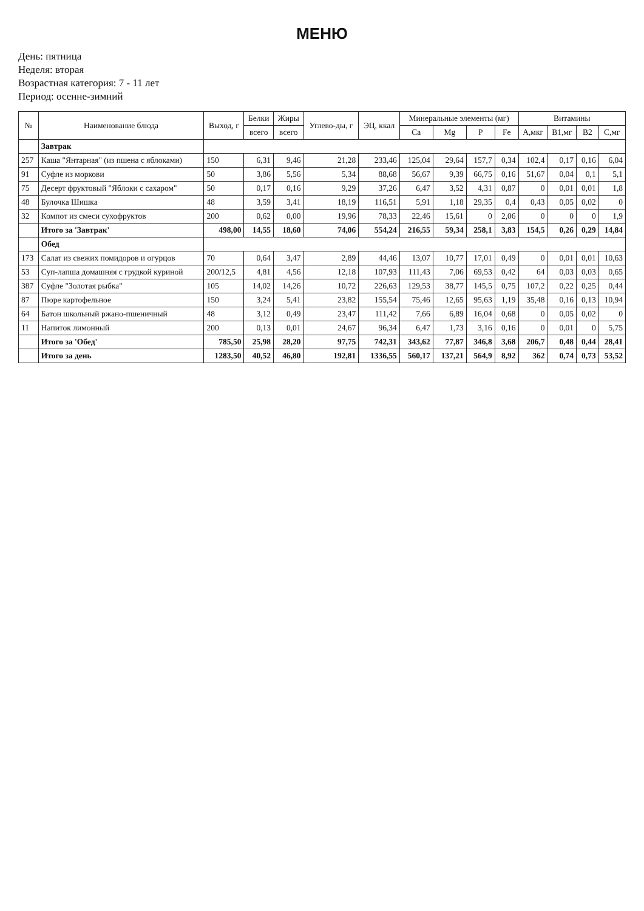МЕНЮ
День: пятница
Неделя: вторая
Возрастная категория: 7 - 11 лет
Период: осенне-зимний
| № | Наименование блюда | Выход, г | Белки | Жиры | Углево-ды, г | ЭЦ, ккал | Минеральные элементы (мг) | | | | Витамины | | | |
| --- | --- | --- | --- | --- | --- | --- | --- | --- | --- | --- | --- | --- | --- | --- |
| | | | всего | всего | | | Ca | Mg | P | Fe | A,мкг | B1,мг | B2 | C,мг |
| | Завтрак | | | | | | | | | | | | | |
| 257 | Каша "Янтарная" (из пшена с яблоками) | 150 | 6,31 | 9,46 | 21,28 | 233,46 | 125,04 | 29,64 | 157,7 | 0,34 | 102,4 | 0,17 | 0,16 | 6,04 |
| 91 | Суфле из моркови | 50 | 3,86 | 5,56 | 5,34 | 88,68 | 56,67 | 9,39 | 66,75 | 0,16 | 51,67 | 0,04 | 0,1 | 5,1 |
| 75 | Десерт фруктовый "Яблоки с сахаром" | 50 | 0,17 | 0,16 | 9,29 | 37,26 | 6,47 | 3,52 | 4,31 | 0,87 | 0 | 0,01 | 0,01 | 1,8 |
| 48 | Булочка Шишка | 48 | 3,59 | 3,41 | 18,19 | 116,51 | 5,91 | 1,18 | 29,35 | 0,4 | 0,43 | 0,05 | 0,02 | 0 |
| 32 | Компот из смеси сухофруктов | 200 | 0,62 | 0,00 | 19,96 | 78,33 | 22,46 | 15,61 | 0 | 2,06 | 0 | 0 | 0 | 1,9 |
| | Итого за 'Завтрак' | 498,00 | 14,55 | 18,60 | 74,06 | 554,24 | 216,55 | 59,34 | 258,1 | 3,83 | 154,5 | 0,26 | 0,29 | 14,84 |
| | Обед | | | | | | | | | | | | | |
| 173 | Салат из свежих помидоров и огурцов | 70 | 0,64 | 3,47 | 2,89 | 44,46 | 13,07 | 10,77 | 17,01 | 0,49 | 0 | 0,01 | 0,01 | 10,63 |
| 53 | Суп-лапша домашняя с грудкой куриной | 200/12,5 | 4,81 | 4,56 | 12,18 | 107,93 | 111,43 | 7,06 | 69,53 | 0,42 | 64 | 0,03 | 0,03 | 0,65 |
| 387 | Суфле "Золотая рыбка" | 105 | 14,02 | 14,26 | 10,72 | 226,63 | 129,53 | 38,77 | 145,5 | 0,75 | 107,2 | 0,22 | 0,25 | 0,44 |
| 87 | Пюре картофельное | 150 | 3,24 | 5,41 | 23,82 | 155,54 | 75,46 | 12,65 | 95,63 | 1,19 | 35,48 | 0,16 | 0,13 | 10,94 |
| 64 | Батон школьный ржано-пшеничный | 48 | 3,12 | 0,49 | 23,47 | 111,42 | 7,66 | 6,89 | 16,04 | 0,68 | 0 | 0,05 | 0,02 | 0 |
| 11 | Напиток лимонный | 200 | 0,13 | 0,01 | 24,67 | 96,34 | 6,47 | 1,73 | 3,16 | 0,16 | 0 | 0,01 | 0 | 5,75 |
| | Итого за 'Обед' | 785,50 | 25,98 | 28,20 | 97,75 | 742,31 | 343,62 | 77,87 | 346,8 | 3,68 | 206,7 | 0,48 | 0,44 | 28,41 |
| | Итого за день | 1283,50 | 40,52 | 46,80 | 192,81 | 1336,55 | 560,17 | 137,21 | 564,9 | 8,92 | 362 | 0,74 | 0,73 | 53,52 |